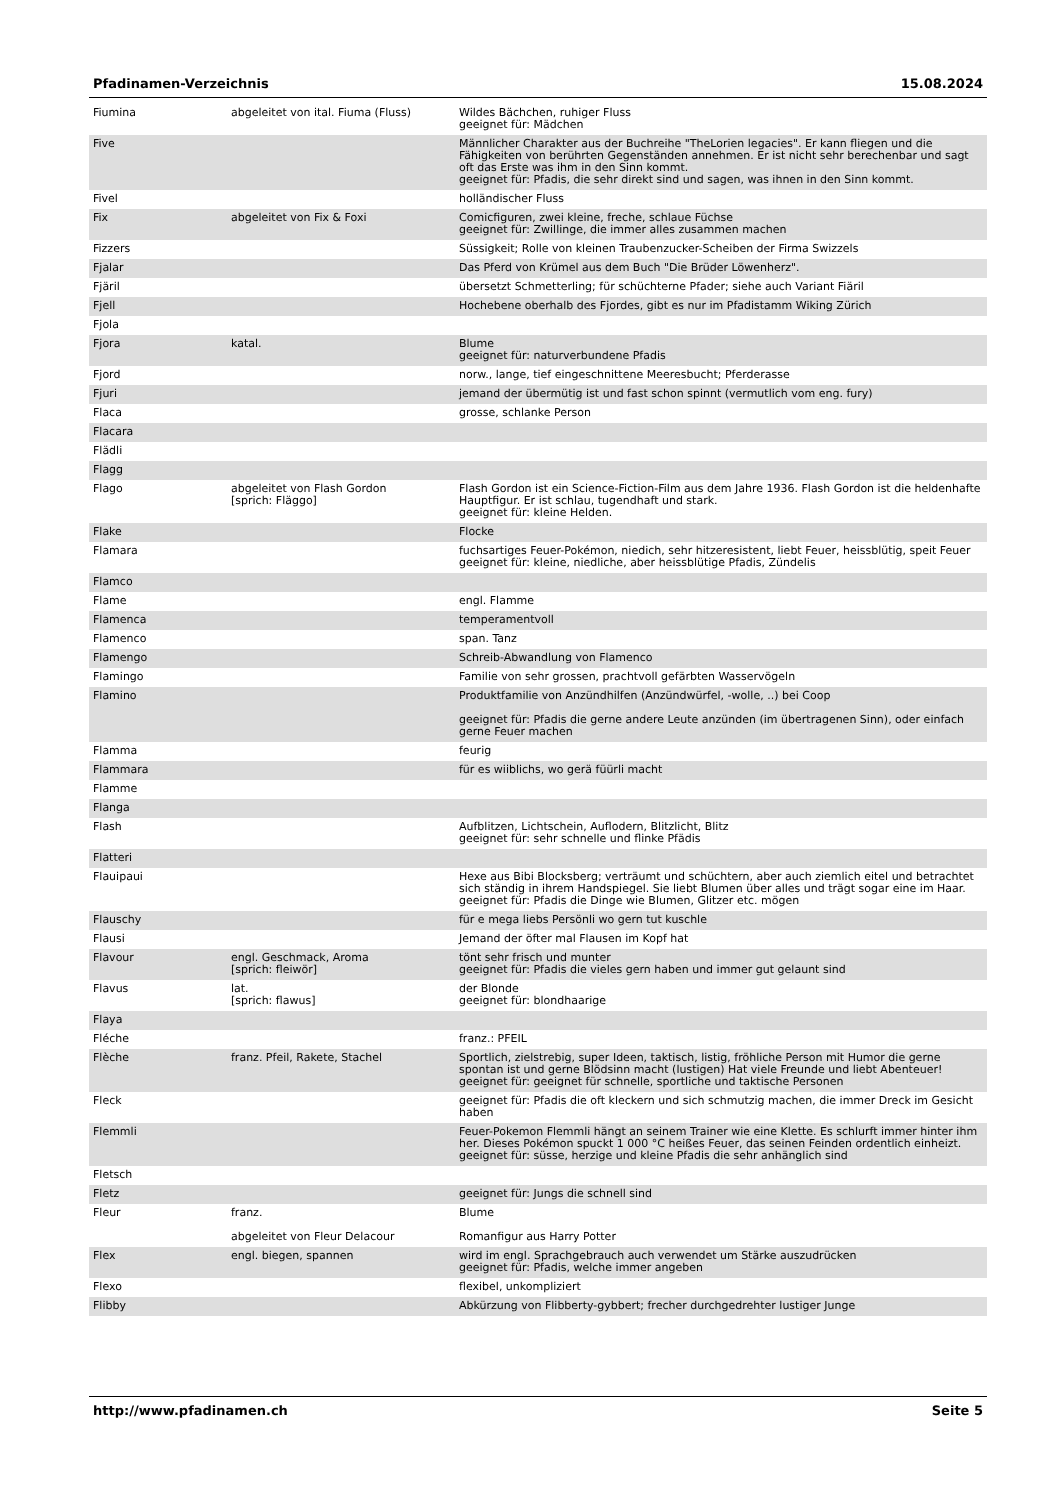Pfadinamen-Verzeichnis 15.08.2024
| Fiumina | abgeleitet von ital. Fiuma (Fluss) | Wildes Bächchen, ruhiger Fluss geeignet für: Mädchen |
| Five | | Männlicher Charakter aus der Buchreihe "TheLorien legacies". Er kann fliegen und die Fähigkeiten von berührten Gegenständen annehmen. Er ist nicht sehr berechenbar und sagt oft das Erste was ihm in den Sinn kommt. geeignet für: Pfadis, die sehr direkt sind und sagen, was ihnen in den Sinn kommt. |
| Fivel | | holländischer Fluss |
| Fix | abgeleitet von Fix & Foxi | Comicfiguren, zwei kleine, freche, schlaue Füchse geeignet für: Zwillinge, die immer alles zusammen machen |
| Fizzers | | Süssigkeit; Rolle von kleinen Traubenzucker-Scheiben der Firma Swizzels |
| Fjalar | | Das Pferd von Krümel aus dem Buch "Die Brüder Löwenherz". |
| Fjäril | | übersetzt Schmetterling; für schüchterne Pfader; siehe auch Variant Fiäril |
| Fjell | | Hochebene oberhalb des Fjordes, gibt es nur im Pfadistamm Wiking Zürich |
| Fjola | | |
| Fjora | katal. | Blume geeignet für: naturverbundene Pfadis |
| Fjord | | norw., lange, tief eingeschnittene Meeresbucht; Pferderasse |
| Fjuri | | jemand der übermütig ist und fast schon spinnt (vermutlich vom eng. fury) |
| Flaca | | grosse, schlanke Person |
| Flacara | | |
| Flädli | | |
| Flagg | | |
| Flago | abgeleitet von Flash Gordon [sprich: Fläggo] | Flash Gordon ist ein Science-Fiction-Film aus dem Jahre 1936. Flash Gordon ist die heldenhafte Hauptfigur. Er ist schlau, tugendhaft und stark. geeignet für: kleine Helden. |
| Flake | | Flocke |
| Flamara | | fuchsartiges Feuer-Pokémon, niedich, sehr hitzeresistent, liebt Feuer, heissblütig, speit Feuer geeignet für: kleine, niedliche, aber heissblütige Pfadis, Zündelis |
| Flamco | | |
| Flame | | engl. Flamme |
| Flamenca | | temperamentvoll |
| Flamenco | | span. Tanz |
| Flamengo | | Schreib-Abwandlung von Flamenco |
| Flamingo | | Familie von sehr grossen, prachtvoll gefärbten Wasservögeln |
| Flamino | | Produktfamilie von Anzündhilfen (Anzündwürfel, -wolle, ..) bei Coop geeignet für: Pfadis die gerne andere Leute anzünden (im übertragenen Sinn), oder einfach gerne Feuer machen |
| Flamma | | feurig |
| Flammara | | für es wiiblichs, wo gerä füürli macht |
| Flamme | | |
| Flanga | | |
| Flash | | Aufblitzen, Lichtschein, Auflodern, Blitzlicht, Blitz geeignet für: sehr schnelle und flinke Pfädis |
| Flatteri | | |
| Flauipaui | | Hexe aus Bibi Blocksberg; verträumt und schüchtern, aber auch ziemlich eitel und betrachtet sich ständig in ihrem Handspiegel. Sie liebt Blumen über alles und trägt sogar eine im Haar. geeignet für: Pfadis die Dinge wie Blumen, Glitzer etc. mögen |
| Flauschy | | für e mega liebs Persönli wo gern tut kuschle |
| Flausi | | Jemand der öfter mal Flausen im Kopf hat |
| Flavour | engl. Geschmack, Aroma [sprich: fleiwör] | tönt sehr frisch und munter geeignet für: Pfadis die vieles gern haben und immer gut gelaunt sind |
| Flavus | lat. [sprich: flawus] | der Blonde geeignet für: blondhaarige |
| Flaya | | |
| Fléche | | franz.: PFEIL |
| Flèche | franz. Pfeil, Rakete, Stachel | Sportlich, zielstrebig, super Ideen, taktisch, listig, fröhliche Person mit Humor die gerne spontan ist und gerne Blödsinn macht (lustigen) Hat viele Freunde und liebt Abenteuer! geeignet für: geeignet für schnelle, sportliche und taktische Personen |
| Fleck | | geeignet für: Pfadis die oft kleckern und sich schmutzig machen, die immer Dreck im Gesicht haben |
| Flemmli | | Feuer-Pokemon Flemmli hängt an seinem Trainer wie eine Klette. Es schlurft immer hinter ihm her. Dieses Pokémon spuckt 1 000 °C heißes Feuer, das seinen Feinden ordentlich einheizt. geeignet für: süsse, herzige und kleine Pfadis die sehr anhänglich sind |
| Fletsch | | |
| Fletz | | geeignet für: Jungs die schnell sind |
| Fleur | franz. abgeleitet von Fleur Delacour | Blume Romanfigur aus Harry Potter |
| Flex | engl. biegen, spannen | wird im engl. Sprachgebrauch auch verwendet um Stärke auszudrücken geeignet für: Pfadis, welche immer angeben |
| Flexo | | flexibel, unkompliziert |
| Flibby | | Abkürzung von Flibberty-gybbert; frecher durchgedrehter lustiger Junge |
http://www.pfadinamen.ch Seite 5